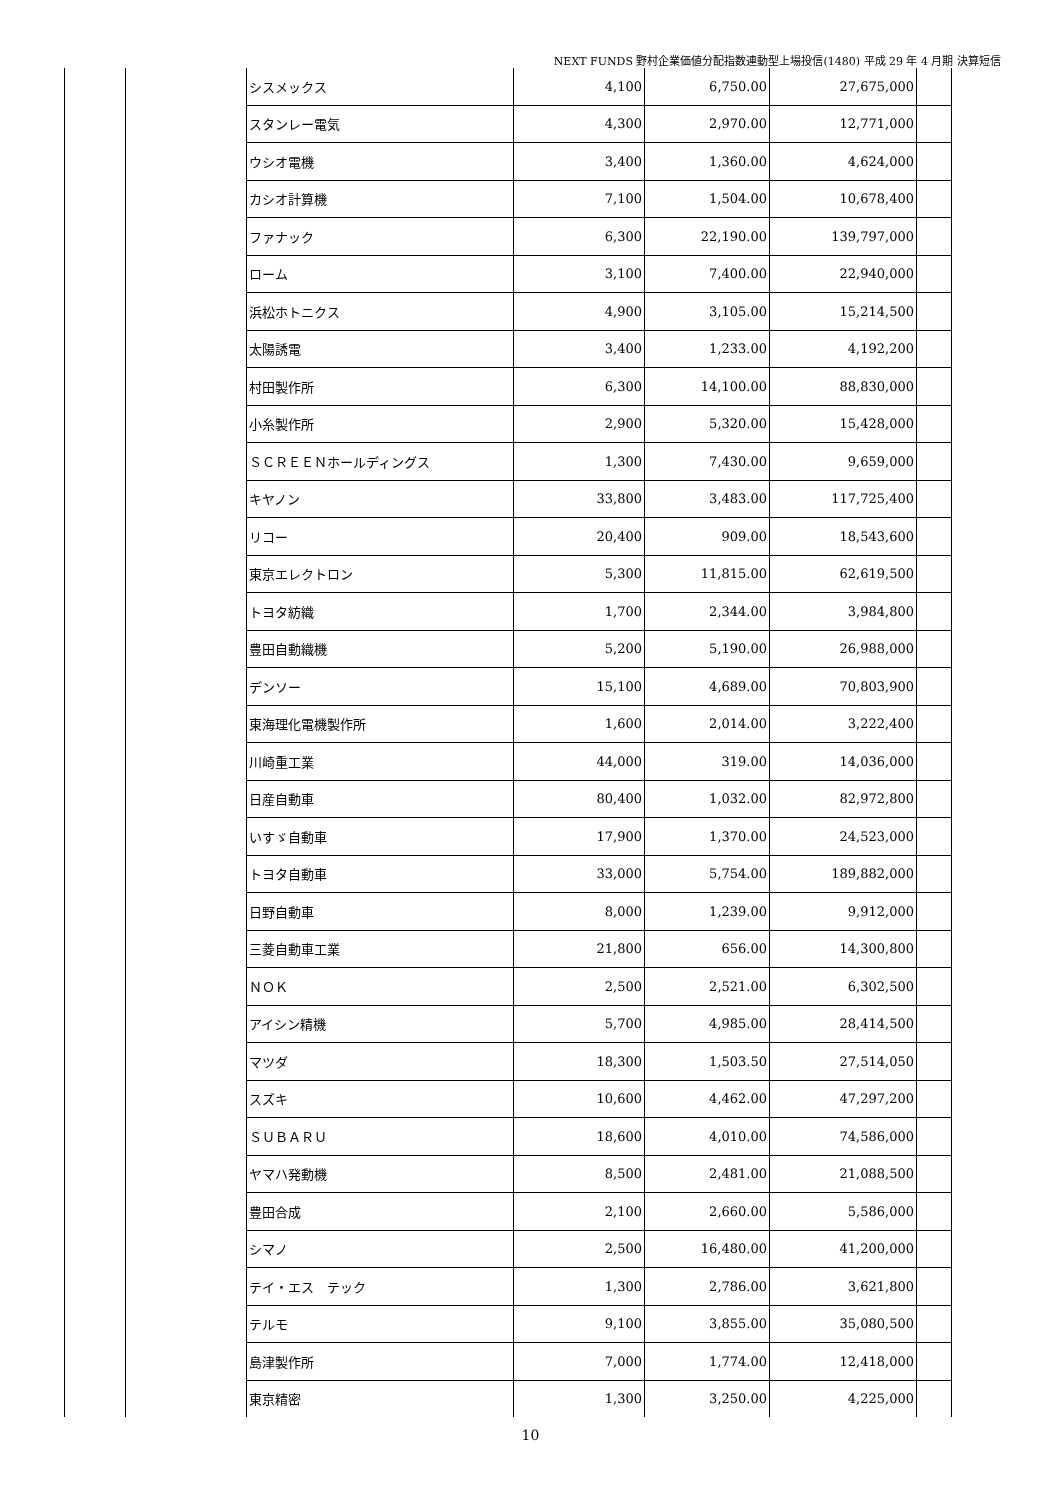NEXT FUNDS 野村企業価値分配指数連動型上場投信(1480) 平成 29 年 4 月期 決算短信
| | | シスメックス | 4,100 | 6,750.00 | 27,675,000 | |
| | | スタンレー電気 | 4,300 | 2,970.00 | 12,771,000 | |
| | | ウシオ電機 | 3,400 | 1,360.00 | 4,624,000 | |
| | | カシオ計算機 | 7,100 | 1,504.00 | 10,678,400 | |
| | | ファナック | 6,300 | 22,190.00 | 139,797,000 | |
| | | ローム | 3,100 | 7,400.00 | 22,940,000 | |
| | | 浜松ホトニクス | 4,900 | 3,105.00 | 15,214,500 | |
| | | 太陽誘電 | 3,400 | 1,233.00 | 4,192,200 | |
| | | 村田製作所 | 6,300 | 14,100.00 | 88,830,000 | |
| | | 小糸製作所 | 2,900 | 5,320.00 | 15,428,000 | |
| | | ＳＣＲＥＥＮホールディングス | 1,300 | 7,430.00 | 9,659,000 | |
| | | キヤノン | 33,800 | 3,483.00 | 117,725,400 | |
| | | リコー | 20,400 | 909.00 | 18,543,600 | |
| | | 東京エレクトロン | 5,300 | 11,815.00 | 62,619,500 | |
| | | トヨタ紡織 | 1,700 | 2,344.00 | 3,984,800 | |
| | | 豊田自動織機 | 5,200 | 5,190.00 | 26,988,000 | |
| | | デンソー | 15,100 | 4,689.00 | 70,803,900 | |
| | | 東海理化電機製作所 | 1,600 | 2,014.00 | 3,222,400 | |
| | | 川崎重工業 | 44,000 | 319.00 | 14,036,000 | |
| | | 日産自動車 | 80,400 | 1,032.00 | 82,972,800 | |
| | | いすゞ自動車 | 17,900 | 1,370.00 | 24,523,000 | |
| | | トヨタ自動車 | 33,000 | 5,754.00 | 189,882,000 | |
| | | 日野自動車 | 8,000 | 1,239.00 | 9,912,000 | |
| | | 三菱自動車工業 | 21,800 | 656.00 | 14,300,800 | |
| | | ＮＯＫ | 2,500 | 2,521.00 | 6,302,500 | |
| | | アイシン精機 | 5,700 | 4,985.00 | 28,414,500 | |
| | | マツダ | 18,300 | 1,503.50 | 27,514,050 | |
| | | スズキ | 10,600 | 4,462.00 | 47,297,200 | |
| | | ＳＵＢＡＲＵ | 18,600 | 4,010.00 | 74,586,000 | |
| | | ヤマハ発動機 | 8,500 | 2,481.00 | 21,088,500 | |
| | | 豊田合成 | 2,100 | 2,660.00 | 5,586,000 | |
| | | シマノ | 2,500 | 16,480.00 | 41,200,000 | |
| | | テイ・エス テック | 1,300 | 2,786.00 | 3,621,800 | |
| | | テルモ | 9,100 | 3,855.00 | 35,080,500 | |
| | | 島津製作所 | 7,000 | 1,774.00 | 12,418,000 | |
| | | 東京精密 | 1,300 | 3,250.00 | 4,225,000 | |
10